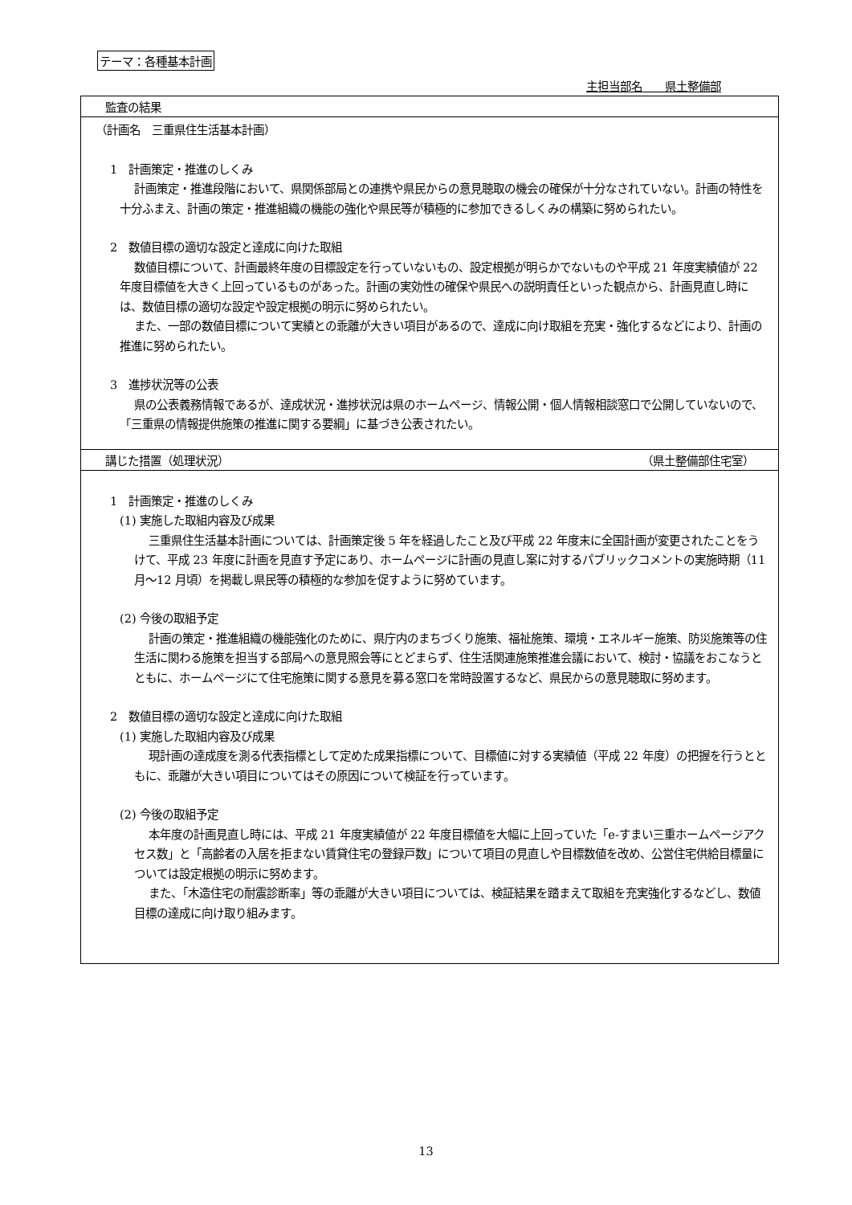テーマ：各種基本計画
主担当部名　　県土整備部
監査の結果
（計画名　三重県住生活基本計画）
1　計画策定・推進のしくみ
計画策定・推進段階において、県関係部局との連携や県民からの意見聴取の機会の確保が十分なされていない。計画の特性を十分ふまえ、計画の策定・推進組織の機能の強化や県民等が積極的に参加できるしくみの構築に努められたい。
2　数値目標の適切な設定と達成に向けた取組
数値目標について、計画最終年度の目標設定を行っていないもの、設定根拠が明らかでないものや平成 21 年度実績値が 22 年度目標値を大きく上回っているものがあった。計画の実効性の確保や県民への説明責任といった観点から、計画見直し時には、数値目標の適切な設定や設定根拠の明示に努められたい。
また、一部の数値目標について実績との乖離が大きい項目があるので、達成に向け取組を充実・強化するなどにより、計画の推進に努められたい。
3　進捗状況等の公表
県の公表義務情報であるが、達成状況・進捗状況は県のホームページ、情報公開・個人情報相談窓口で公開していないので、「三重県の情報提供施策の推進に関する要綱」に基づき公表されたい。
講じた措置（処理状況） （県土整備部住宅室）
1　計画策定・推進のしくみ
(1) 実施した取組内容及び成果
三重県住生活基本計画については、計画策定後 5 年を経過したこと及び平成 22 年度末に全国計画が変更されたことをうけて、平成 23 年度に計画を見直す予定にあり、ホームページに計画の見直し案に対するパブリックコメントの実施時期（11 月～12 月頃）を掲載し県民等の積極的な参加を促すように努めています。
(2) 今後の取組予定
計画の策定・推進組織の機能強化のために、県庁内のまちづくり施策、福祉施策、環境・エネルギー施策、防災施策等の住生活に関わる施策を担当する部局への意見照会等にとどまらず、住生活関連施策推進会議において、検討・協議をおこなうとともに、ホームページにて住宅施策に関する意見を募る窓口を常時設置するなど、県民からの意見聴取に努めます。
2　数値目標の適切な設定と達成に向けた取組
(1) 実施した取組内容及び成果
現計画の達成度を測る代表指標として定めた成果指標について、目標値に対する実績値（平成 22 年度）の把握を行うとともに、乖離が大きい項目についてはその原因について検証を行っています。
(2) 今後の取組予定
本年度の計画見直し時には、平成 21 年度実績値が 22 年度目標値を大幅に上回っていた「e-すまい三重ホームページアクセス数」と「高齢者の入居を拒まない賃貸住宅の登録戸数」について項目の見直しや目標数値を改め、公営住宅供給目標量については設定根拠の明示に努めます。
また、「木造住宅の耐震診断率」等の乖離が大きい項目については、検証結果を踏まえて取組を充実強化するなどし、数値目標の達成に向け取り組みます。
13